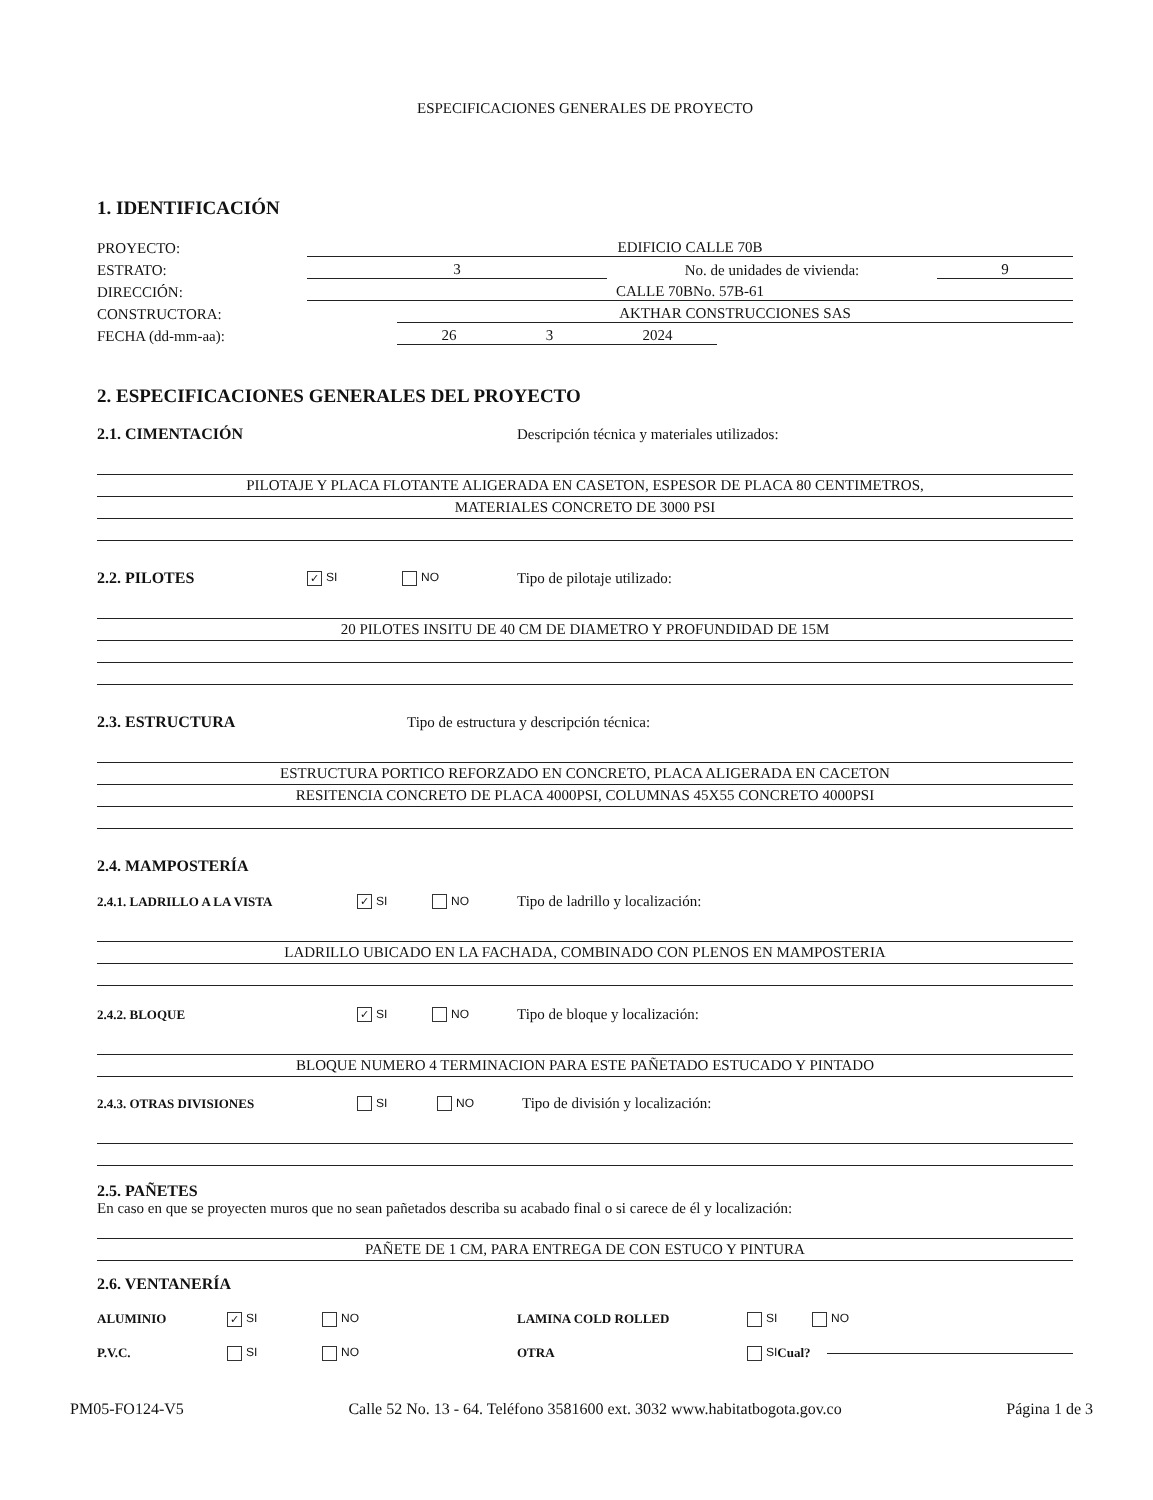ESPECIFICACIONES GENERALES DE PROYECTO
1. IDENTIFICACIÓN
PROYECTO: EDIFICIO CALLE 70B
ESTRATO: 3 No. de unidades de vivienda: 9
DIRECCIÓN: CALLE 70BNo. 57B-61
CONSTRUCTORA: AKTHAR CONSTRUCCIONES SAS
FECHA (dd-mm-aa): 26 3 2024
2. ESPECIFICACIONES GENERALES DEL PROYECTO
2.1. CIMENTACIÓN
Descripción técnica y materiales utilizados:
PILOTAJE Y PLACA FLOTANTE ALIGERADA EN CASETON, ESPESOR DE PLACA 80 CENTIMETROS,
MATERIALES CONCRETO DE 3000 PSI
2.2. PILOTES
✓ SI NO Tipo de pilotaje utilizado:
20 PILOTES INSITU DE 40 CM DE DIAMETRO Y PROFUNDIDAD DE 15M
2.3. ESTRUCTURA
Tipo de estructura y descripción técnica:
ESTRUCTURA PORTICO REFORZADO EN CONCRETO, PLACA ALIGERADA EN CACETON
RESITENCIA CONCRETO DE PLACA 4000PSI, COLUMNAS 45X55 CONCRETO 4000PSI
2.4. MAMPOSTERÍA
2.4.1. LADRILLO A LA VISTA
✓ SI NO Tipo de ladrillo y localización:
LADRILLO UBICADO EN LA FACHADA, COMBINADO CON PLENOS EN MAMPOSTERIA
2.4.2. BLOQUE
✓ SI NO Tipo de bloque y localización:
BLOQUE NUMERO 4 TERMINACION PARA ESTE PAÑETADO ESTUCADO Y PINTADO
2.4.3. OTRAS DIVISIONES SI NO Tipo de división y localización:
2.5. PAÑETES
En caso en que se proyecten muros que no sean pañetados describa su acabado final o si carece de él y localización:
PAÑETE DE 1 CM, PARA ENTREGA DE CON ESTUCO Y PINTURA
2.6. VENTANERÍA
ALUMINIO
✓ SI NO LAMINA COLD ROLLED SI NO
P.V.C. SI NO OTRA SI Cual?
PM05-FO124-V5 Calle 52 No. 13 - 64. Teléfono 3581600 ext. 3032 www.habitatbogota.gov.co Página 1 de 3